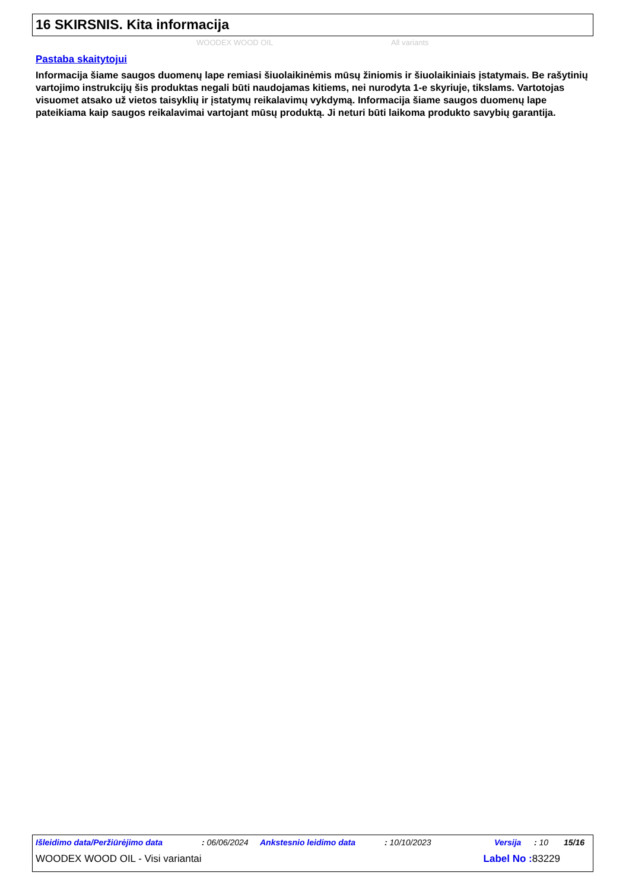16 SKIRSNIS. Kita informacija
WOODEX WOOD OIL All variants
Pastaba skaitytojui
Informacija šiame saugos duomenų lape remiasi šiuolaikinėmis mūsų žiniomis ir šiuolaikiniais įstatymais. Be rašytinių vartojimo instrukcijų šis produktas negali būti naudojamas kitiems, nei nurodyta 1-e skyriuje, tikslams. Vartotojas visuomet atsako už vietos taisyklių ir įstatymų reikalavimų vykdymą. Informacija šiame saugos duomenų lape pateikiama kaip saugos reikalavimai vartojant mūsų produktą. Ji neturi būti laikoma produkto savybių garantija.
Išleidimo data/Peržiūrėjimo data: 06/06/2024 Ankstesnio leidimo data: 10/10/2023 Versija: 10 15/16
WOODEX WOOD OIL - Visi variantai Label No : 83229